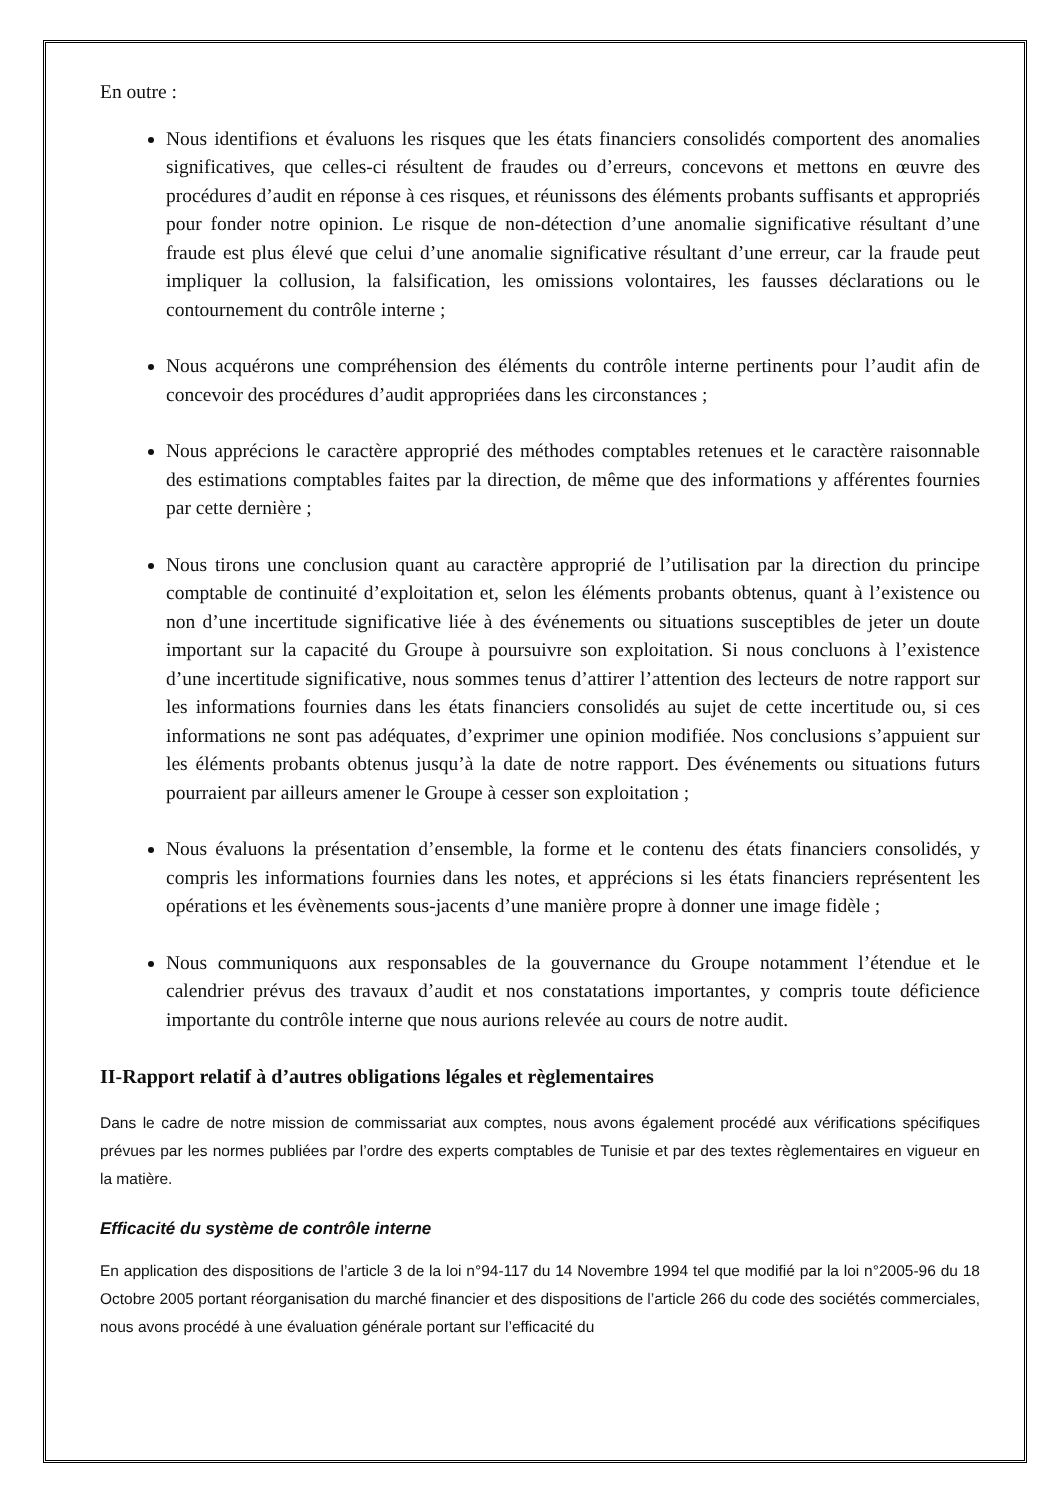En outre :
Nous identifions et évaluons les risques que les états financiers consolidés comportent des anomalies significatives, que celles-ci résultent de fraudes ou d’erreurs, concevons et mettons en œuvre des procédures d’audit en réponse à ces risques, et réunissons des éléments probants suffisants et appropriés pour fonder notre opinion. Le risque de non-détection d’une anomalie significative résultant d’une fraude est plus élevé que celui d’une anomalie significative résultant d’une erreur, car la fraude peut impliquer la collusion, la falsification, les omissions volontaires, les fausses déclarations ou le contournement du contrôle interne ;
Nous acquérons une compréhension des éléments du contrôle interne pertinents pour l’audit afin de concevoir des procédures d’audit appropriées dans les circonstances ;
Nous apprécions le caractère approprié des méthodes comptables retenues et le caractère raisonnable des estimations comptables faites par la direction, de même que des informations y afférentes fournies par cette dernière ;
Nous tirons une conclusion quant au caractère approprié de l’utilisation par la direction du principe comptable de continuité d’exploitation et, selon les éléments probants obtenus, quant à l’existence ou non d’une incertitude significative liée à des événements ou situations susceptibles de jeter un doute important sur la capacité du Groupe à poursuivre son exploitation. Si nous concluons à l’existence d’une incertitude significative, nous sommes tenus d’attirer l’attention des lecteurs de notre rapport sur les informations fournies dans les états financiers consolidés au sujet de cette incertitude ou, si ces informations ne sont pas adéquates, d’exprimer une opinion modifiée. Nos conclusions s’appuient sur les éléments probants obtenus jusqu’à la date de notre rapport. Des événements ou situations futurs pourraient par ailleurs amener le Groupe à cesser son exploitation ;
Nous évaluons la présentation d’ensemble, la forme et le contenu des états financiers consolidés, y compris les informations fournies dans les notes, et apprécions si les états financiers représentent les opérations et les évènements sous-jacents d’une manière propre à donner une image fidèle ;
Nous communiquons aux responsables de la gouvernance du Groupe notamment l’étendue et le calendrier prévus des travaux d’audit et nos constatations importantes, y compris toute déficience importante du contrôle interne que nous aurions relevée au cours de notre audit.
II-Rapport relatif à d’autres obligations légales et règlementaires
Dans le cadre de notre mission de commissariat aux comptes, nous avons également procédé aux vérifications spécifiques prévues par les normes publiées par l’ordre des experts comptables de Tunisie et par des textes règlementaires en vigueur en la matière.
Efficacité du système de contrôle interne
En application des dispositions de l’article 3 de la loi n°94-117 du 14 Novembre 1994 tel que modifié par la loi n°2005-96 du 18 Octobre 2005 portant réorganisation du marché financier et des dispositions de l’article 266 du code des sociétés commerciales, nous avons procédé à une évaluation générale portant sur l’efficacité du